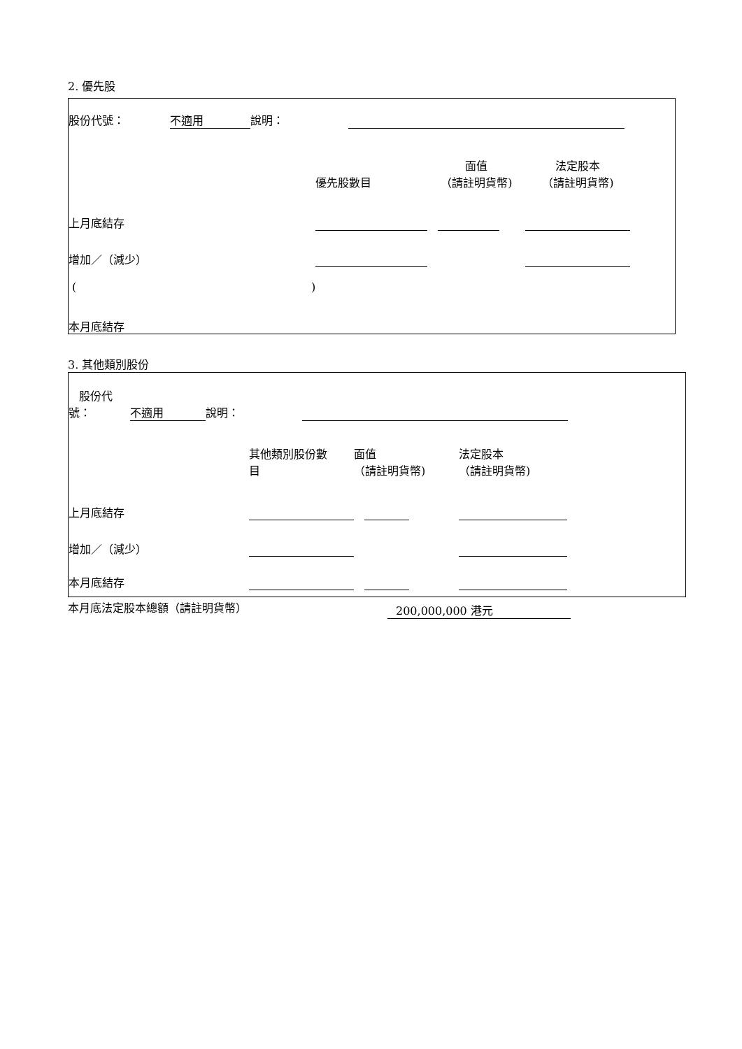2. 優先股
| 股份代號： | 不適用 | 說明： | | |
| | 優先股數目 | 面值 （請註明貨幣) | 法定股本 （請註明貨幣) | |
| 上月底結存 | | | | |
| 增加／（減少） | | | | |
| ( ) | | | | |
| 本月底結存 | | | | |
3. 其他類別股份
| 股份代 號： | 不適用 | 說明： | | |
| | 其他類別股份數 目 | 面值 （請註明貨幣) | 法定股本 （請註明貨幣) | |
| 上月底結存 | | | | |
| 增加／（減少） | | | | |
| 本月底結存 | | | | |
| 本月底法定股本總額（請註明貨幣） | 200,000,000 港元 |